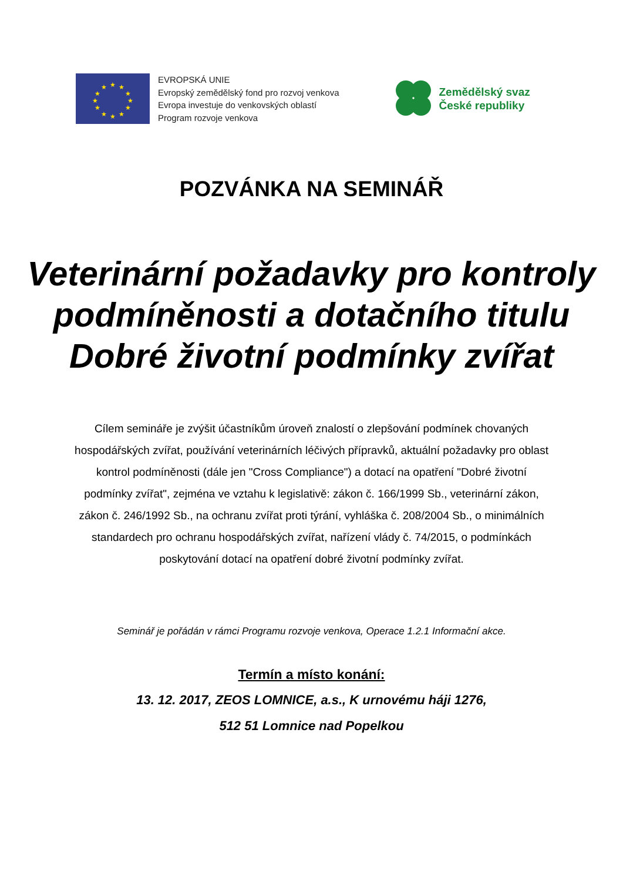★
★
★
★
★
★
★
★
★
★
★
★
EVROPSKÁ UNIE
Evropský zemědělský fond pro rozvoj venkova
Evropa investuje do venkovských oblastí
Program rozvoje venkova
Zemědělský svaz
České republiky
POZVÁNKA NA SEMINÁŘ
Veterinární požadavky pro kontroly podmíněnosti a dotačního titulu Dobré životní podmínky zvířat
Cílem semináře je zvýšit účastníkům úroveň znalostí o zlepšování podmínek chovaných hospodářských zvířat, používání veterinárních léčivých přípravků, aktuální požadavky pro oblast kontrol podmíněnosti (dále jen "Cross Compliance") a dotací na opatření "Dobré životní podmínky zvířat", zejména ve vztahu k legislativě: zákon č. 166/1999 Sb., veterinární zákon, zákon č. 246/1992 Sb., na ochranu zvířat proti týrání, vyhláška č. 208/2004 Sb., o minimálních standardech pro ochranu hospodářských zvířat, nařízení vlády č. 74/2015, o podmínkách poskytování dotací na opatření dobré životní podmínky zvířat.
Seminář je pořádán v rámci Programu rozvoje venkova, Operace 1.2.1 Informační akce.
Termín a místo konání:
13. 12. 2017, ZEOS LOMNICE, a.s., K urnovému háji 1276,
512 51 Lomnice nad Popelkou